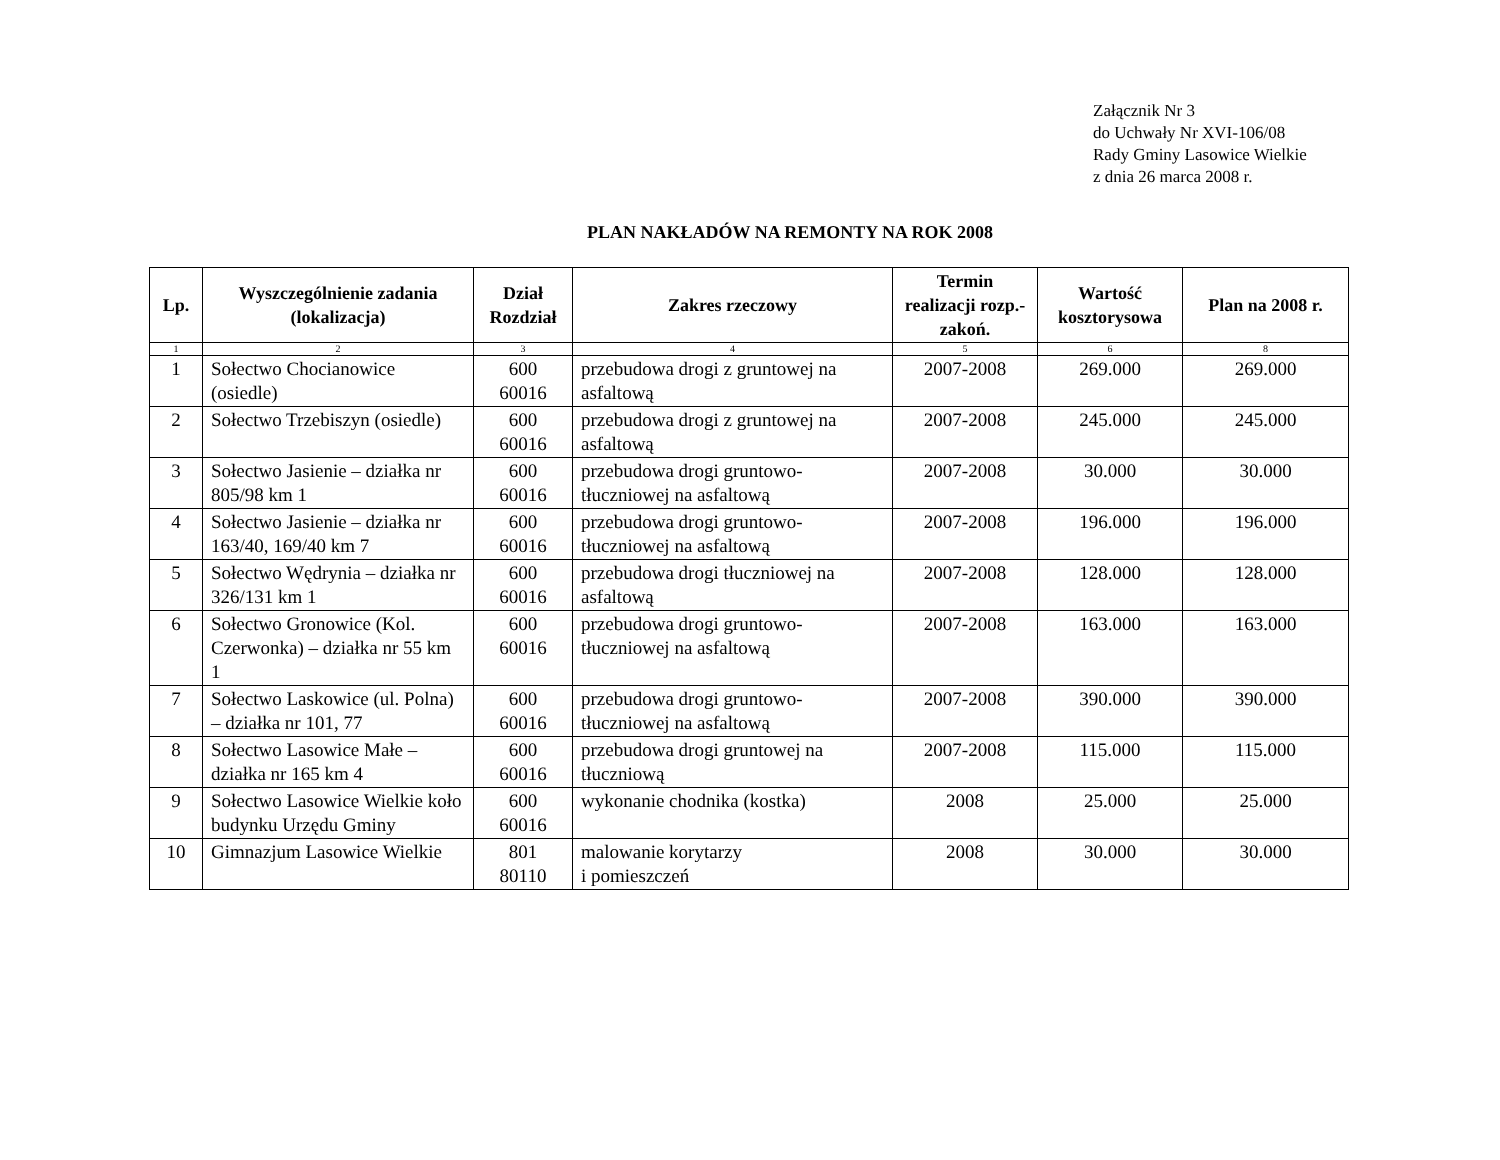Załącznik Nr 3
do Uchwały Nr XVI-106/08
Rady Gminy Lasowice Wielkie
z dnia 26 marca 2008 r.
PLAN NAKŁADÓW NA REMONTY NA ROK 2008
| Lp. | Wyszczególnienie zadania (lokalizacja) | Dział Rozdział | Zakres rzeczowy | Termin realizacji rozp.-zakoń. | Wartość kosztorysowa | Plan na 2008 r. |
| --- | --- | --- | --- | --- | --- | --- |
| 1 | 2 | 3 | 4 | 5 | 6 | 8 |
| 1 | Sołectwo Chocianowice (osiedle) | 600 60016 | przebudowa drogi z gruntowej na asfaltową | 2007-2008 | 269.000 | 269.000 |
| 2 | Sołectwo Trzebiszyn (osiedle) | 600 60016 | przebudowa drogi z gruntowej na asfaltową | 2007-2008 | 245.000 | 245.000 |
| 3 | Sołectwo Jasienie – działka nr 805/98 km 1 | 600 60016 | przebudowa drogi gruntowo-tłuczniowej na asfaltową | 2007-2008 | 30.000 | 30.000 |
| 4 | Sołectwo Jasienie – działka nr 163/40, 169/40 km 7 | 600 60016 | przebudowa drogi gruntowo-tłuczniowej na asfaltową | 2007-2008 | 196.000 | 196.000 |
| 5 | Sołectwo Wędrynia – działka nr 326/131 km 1 | 600 60016 | przebudowa drogi tłuczniowej na asfaltową | 2007-2008 | 128.000 | 128.000 |
| 6 | Sołectwo Gronowice (Kol. Czerwonka) – działka nr 55 km 1 | 600 60016 | przebudowa drogi gruntowo-tłuczniowej na asfaltową | 2007-2008 | 163.000 | 163.000 |
| 7 | Sołectwo Laskowice (ul. Polna) – działka nr 101, 77 | 600 60016 | przebudowa drogi gruntowo-tłuczniowej na asfaltową | 2007-2008 | 390.000 | 390.000 |
| 8 | Sołectwo Lasowice Małe – działka nr 165 km 4 | 600 60016 | przebudowa drogi gruntowej na tłuczniową | 2007-2008 | 115.000 | 115.000 |
| 9 | Sołectwo Lasowice Wielkie koło budynku Urzędu Gminy | 600 60016 | wykonanie chodnika (kostka) | 2008 | 25.000 | 25.000 |
| 10 | Gimnazjum Lasowice Wielkie | 801 80110 | malowanie korytarzy i pomieszczeń | 2008 | 30.000 | 30.000 |